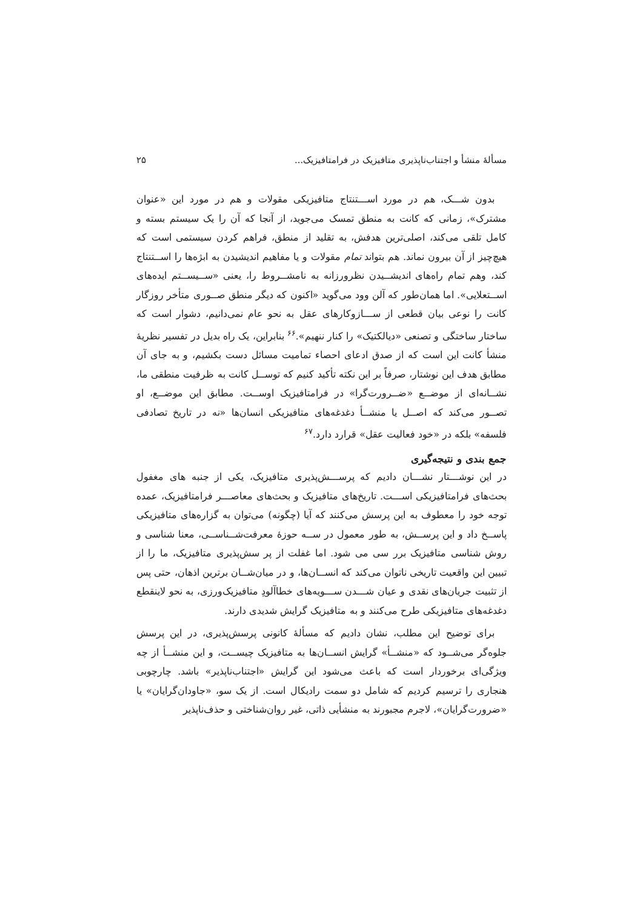مسألهٔ منشأ و اجتناب‌ناپذیری متافیزیک در فرامتافیزیک... ۲۵
بدون شـــک، هم در مورد اســـتنتاج متافیزیکی مقولات و هم در مورد این «عنوان مشترک»، زمانی که کانت به منطق تمسک می‌جوید، از آنجا که آن را یک سیستم بسته و کامل تلقی می‌کند، اصلی‌ترین هدفش، به تقلید از منطق، فراهم کردن سیستمی است که هیچ‌چیز از آن بیرون نماند. هم بتواند تمام مقولات و یا مفاهیم اندیشیدن به ابژه‌ها را اســتنتاج کند، وهم تمام راه‌های اندیشــیدن نظرورزانه به نامشــروط را، یعنی «ســیســتم ایده‌های اســتعلایی». اما همان‌طور که آلن وود می‌گوید «اکنون که دیگر منطق صــوری متأخر روزگار کانت را نوعی بیان قطعی از ســـازوکارهای عقل به نحو عام نمی‌دانیم، دشوار است که ساختار ساختگی و تصنعی «دیالکتیک» را کنار ننهیم».<sup>۶۶</sup> بنابراین، یک راه بدیل در تفسیر نظریهٔ منشأ کانت این است که از صدق ادعای احصاء تمامیت مسائل دست بکشیم، و به جای آن مطابق هدف این نوشتار، صرفاً بر این نکته تأکید کنیم که توســل کانت به ظرفیت منطقی ما، نشــانه‌ای از موضــع «ضــرورت‌گرا» در فرامتافیزیک اوســت. مطابق این موضــع، او تصــور می‌کند که اصــل یا منشــأ دغدغه‌های متافیزیکی انسان‌ها «نه در تاریخ تصادفی فلسفه» بلکه در «خود فعالیت عقل» قرارد دارد.<sup>۶۷</sup>
جمع بندی و نتیجه‌گیری
در این نوشـــتار نشـــان دادیم که پرســـش‌پذیری متافیزیک، یکی از جنبه های مغفول بحث‌های فرامتافیزیکی اســـت. تاریخ‌های متافیزیک و بحث‌های معاصـــر فرامتافیزیک، عمده توجه خود را معطوف به این پرسش می‌کنند که آیا (چگونه) می‌توان به گزاره‌های متافیزیکی پاســخ داد و این پرســش، به طور معمول در ســه حوزهٔ معرفت‌شــناســی، معنا شناسی و روش شناسی متافیزیک برر سی می شود. اما غفلت از پر سش‌پذیری متافیزیک، ما را از تبیین این واقعیت تاریخی ناتوان می‌کند که انســان‌ها، و در میان‌شــان برترین اذهان، حتی پس از تثبیت جریان‌های نقدی و عیان شـــدن ســـویه‌های خطاآلودِ متافیزیک‌ورزی، به نحو لاینقطع دغدغه‌های متافیزیکی طرح می‌کنند و به متافیزیک گرایش شدیدی دارند.
برای توضیح این مطلب، نشان دادیم که مسألهٔ کانونی پرسش‌پذیری، در این پرسش جلوه‌گر می‌شــود که «منشــأ» گرایش انســان‌ها به متافیزیک چیســت، و این منشــأ از چه ویژگی‌ای برخوردار است که باعث می‌شود این گرایش «اجتناب‌ناپذیر» باشد. چارچوبی هنجاری را ترسیم کردیم که شامل دو سمت رادیکال است. از یک سو، «جاودان‌گرایان» یا «ضرورت‌گرایان»، لاجرم مجبورند به منشأیی ذاتی، غیر روان‌شناختی و حذف‌ناپذیر